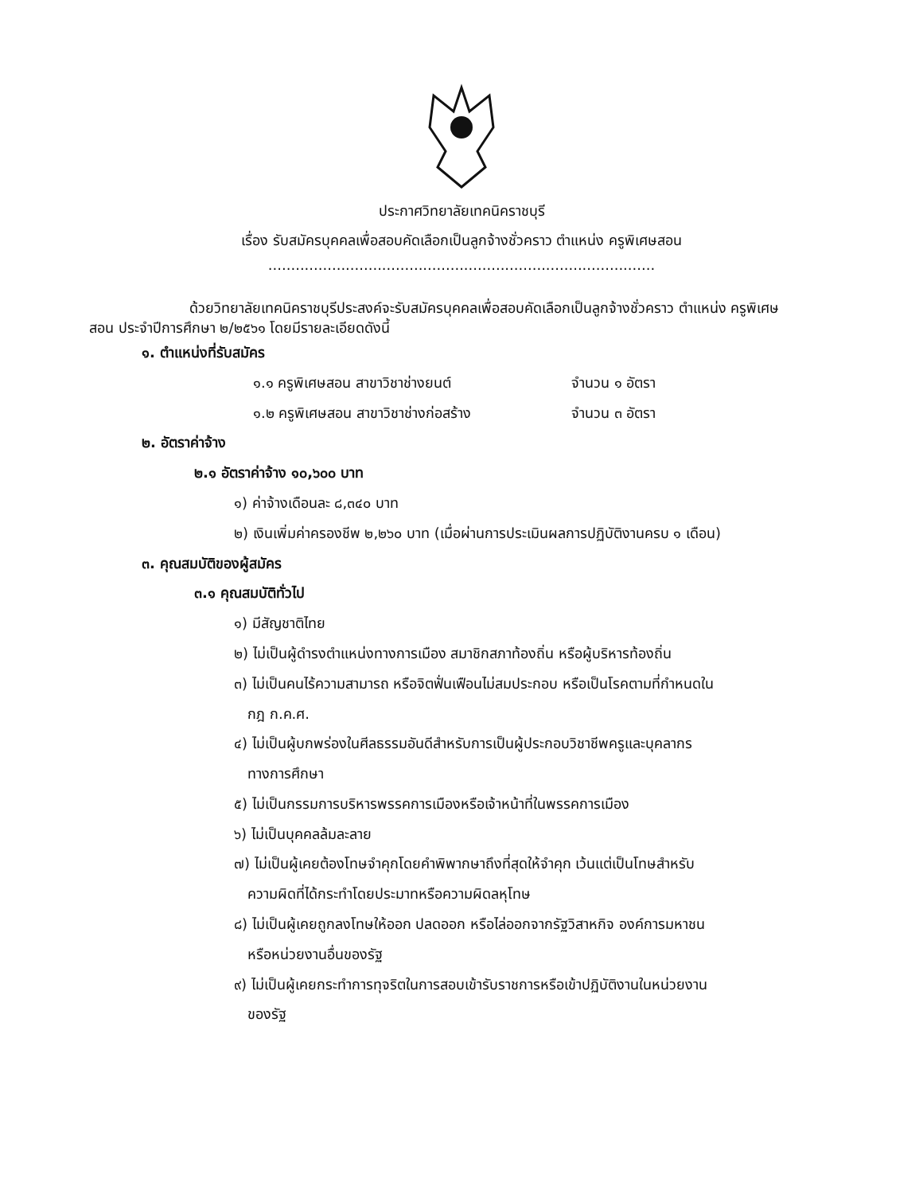ประกาศวิทยาลัยเทคนิคราชบุรี
เรื่อง รับสมัครบุคคลเพื่อสอบคัดเลือกเป็นลูกจ้างชั่วคราว ตำแหน่ง ครูพิเศษสอน
.....................................................................................
ด้วยวิทยาลัยเทคนิคราชบุรีประสงค์จะรับสมัครบุคคลเพื่อสอบคัดเลือกเป็นลูกจ้างชั่วคราว ตำแหน่ง ครูพิเศษสอน ประจำปีการศึกษา ๒/๒๕๖๑ โดยมีรายละเอียดดังนี้
๑. ตำแหน่งที่รับสมัคร
๑.๑ ครูพิเศษสอน สาขาวิชาช่างยนต์ จำนวน ๑ อัตรา
๑.๒ ครูพิเศษสอน สาขาวิชาช่างก่อสร้าง จำนวน ๓ อัตรา
๒. อัตราค่าจ้าง
๒.๑ อัตราค่าจ้าง ๑๐,๖๐๐ บาท
๑) ค่าจ้างเดือนละ ๘,๓๔๐ บาท
๒) เงินเพิ่มค่าครองชีพ ๒,๒๖๐ บาท (เมื่อผ่านการประเมินผลการปฏิบัติงานครบ ๑ เดือน)
๓. คุณสมบัติของผู้สมัคร
๓.๑ คุณสมบัติทั่วไป
๑) มีสัญชาติไทย
๒) ไม่เป็นผู้ดำรงตำแหน่งทางการเมือง สมาชิกสภาท้องถิ่น หรือผู้บริหารท้องถิ่น
๓) ไม่เป็นคนไร้ความสามารถ หรือจิตฟั่นเฟือนไม่สมประกอบ หรือเป็นโรคตามที่กำหนดใน
กฎ ก.ค.ศ.
๔) ไม่เป็นผู้บกพร่องในศีลธรรมอันดีสำหรับการเป็นผู้ประกอบวิชาชีพครูและบุคลากร
ทางการศึกษา
๕) ไม่เป็นกรรมการบริหารพรรคการเมืองหรือเจ้าหน้าที่ในพรรคการเมือง
๖) ไม่เป็นบุคคลล้มละลาย
๗) ไม่เป็นผู้เคยต้องโทษจำคุกโดยคำพิพากษาถึงที่สุดให้จำคุก เว้นแต่เป็นโทษสำหรับ
ความผิดที่ได้กระทำโดยประมาทหรือความผิดลหุโทษ
๘) ไม่เป็นผู้เคยถูกลงโทษให้ออก ปลดออก หรือไล่ออกจากรัฐวิสาหกิจ องค์การมหาชน
หรือหน่วยงานอื่นของรัฐ
๙) ไม่เป็นผู้เคยกระทำการทุจริตในการสอบเข้ารับราชการหรือเข้าปฏิบัติงานในหน่วยงาน
ของรัฐ